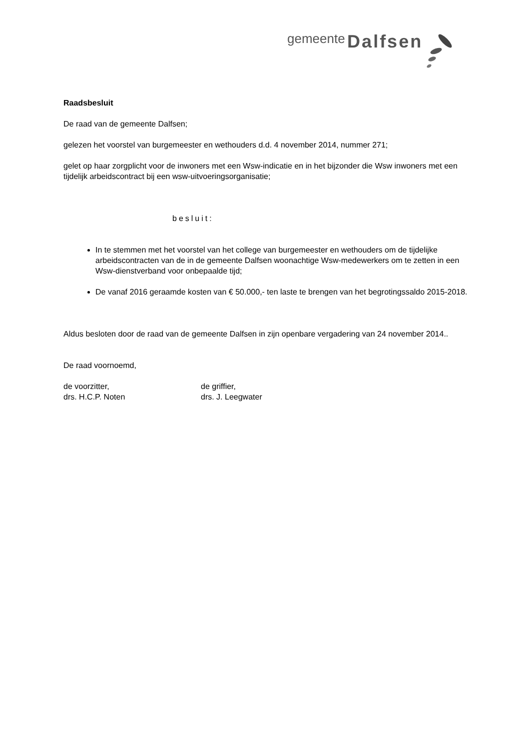gemeente Dalfsen
Raadsbesluit
De raad van de gemeente Dalfsen;
gelezen het voorstel van burgemeester en wethouders d.d. 4 november 2014, nummer 271;
gelet op haar zorgplicht voor de inwoners met een Wsw-indicatie en in het bijzonder die Wsw inwoners met een tijdelijk arbeidscontract bij een wsw-uitvoeringsorganisatie;
besluit:
In te stemmen met het voorstel van het college van burgemeester en wethouders om de tijdelijke arbeidscontracten van de in de gemeente Dalfsen woonachtige Wsw-medewerkers om te zetten in een Wsw-dienstverband voor onbepaalde tijd;
De vanaf 2016 geraamde kosten van € 50.000,- ten laste te brengen van het begrotingssaldo 2015-2018.
Aldus besloten door de raad van de gemeente Dalfsen in zijn openbare vergadering van 24 november 2014..
De raad voornoemd,
de voorzitter,
drs. H.C.P. Noten
de griffier,
drs. J. Leegwater